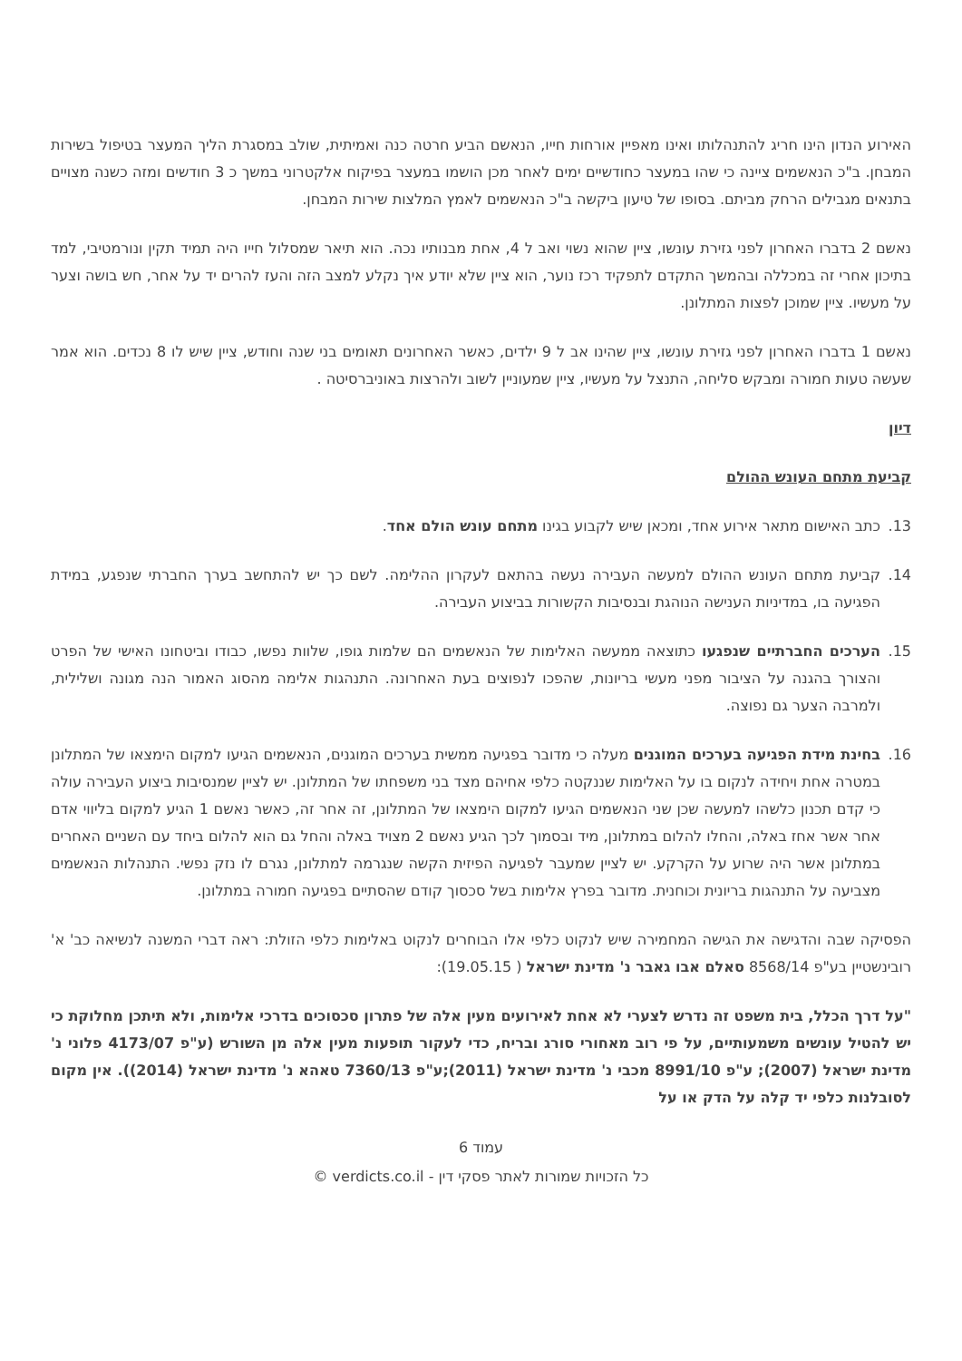האירוע הנדון הינו חריג להתנהלותו ואינו מאפיין אורחות חייו, הנאשם הביע חרטה כנה ואמיתית, שולב במסגרת הליך המעצר בטיפול בשירות המבחן. ב"כ הנאשמים ציינה כי שהו במעצר כחודשיים ימים לאחר מכן הושמו במעצר בפיקוח אלקטרוני במשך כ 3 חודשים ומזה כשנה מצויים בתנאים מגבילים הרחק מביתם. בסופו של טיעון ביקשה ב"כ הנאשמים לאמץ המלצות שירות המבחן.
נאשם 2 בדברו האחרון לפני גזירת עונשו, ציין שהוא נשוי ואב ל 4, אחת מבנותיו נכה. הוא תיאר שמסלול חייו היה תמיד תקין ונורמטיבי, למד בתיכון אחרי זה במכללה ובהמשך התקדם לתפקיד רכז נוער, הוא ציין שלא יודע איך נקלע למצב הזה והעז להרים יד על אחר, חש בושה וצער על מעשיו. ציין שמוכן לפצות המתלונן.
נאשם 1 בדברו האחרון לפני גזירת עונשו, ציין שהינו אב ל 9 ילדים, כאשר האחרונים תאומים בני שנה וחודש, ציין שיש לו 8 נכדים. הוא אמר שעשה טעות חמורה ומבקש סליחה, התנצל על מעשיו, ציין שמעוניין לשוב ולהרצות באוניברסיטה .
דיון
קביעת מתחם העונש ההולם
13. כתב האישום מתאר אירוע אחד, ומכאן שיש לקבוע בגינו מתחם עונש הולם אחד.
14. קביעת מתחם העונש ההולם למעשה העבירה נעשה בהתאם לעקרון ההלימה. לשם כך יש להתחשב בערך החברתי שנפגע, במידת הפגיעה בו, במדיניות הענישה הנוהגת ובנסיבות הקשורות בביצוע העבירה.
15. הערכים החברתיים שנפגעו כתוצאה ממעשה האלימות של הנאשמים הם שלמות גופו, שלוות נפשו, כבודו וביטחונו האישי של הפרט והצורך בהגנה על הציבור מפני מעשי בריונות, שהפכו לנפוצים בעת האחרונה. התנהגות אלימה מהסוג האמור הנה מגונה ושלילית, ולמרבה הצער גם נפוצה.
16. בחינת מידת הפגיעה בערכים המוגנים מעלה כי מדובר בפגיעה ממשית בערכים המוגנים, הנאשמים הגיעו למקום הימצאו של המתלונן במטרה אחת ויחידה לנקום בו על האלימות שננקטה כלפי אחיהם מצד בני משפחתו של המתלונן. יש לציין שמנסיבות ביצוע העבירה עולה כי קדם תכנון כלשהו למעשה שכן שני הנאשמים הגיעו למקום הימצאו של המתלונן, זה אחר זה, כאשר נאשם 1 הגיע למקום בליווי אדם אחר אשר אחז באלה, והחלו להלום במתלונן, מיד ובסמוך לכך הגיע נאשם 2 מצויד באלה והחל גם הוא להלום ביחד עם השניים האחרים במתלונן אשר היה שרוע על הקרקע. יש לציין שמעבר לפגיעה הפיזית הקשה שנגרמה למתלונן, נגרם לו נזק נפשי. התנהלות הנאשמים מצביעה על התנהגות בריונית וכוחנית. מדובר בפרץ אלימות בשל סכסוך קודם שהסתיים בפגיעה חמורה במתלונן.
הפסיקה שבה והדגישה את הגישה המחמירה שיש לנקוט כלפי אלו הבוחרים לנקוט באלימות כלפי הזולת: ראה דברי המשנה לנשיאה כב' א' רובינשטיין בע"פ 8568/14 סאלם אבו גאבר נ' מדינת ישראל ( 19.05.15):
"על דרך הכלל, בית משפט זה נדרש לצערי לא אחת לאירועים מעין אלה של פתרון סכסוכים בדרכי אלימות, ולא תיתכן מחלוקת כי יש להטיל עונשים משמעותיים, על פי רוב מאחורי סורג ובריח, כדי לעקור תופעות מעין אלה מן השורש (ע"פ 4173/07 פלוני נ' מדינת ישראל (2007); ע"פ 8991/10 מכבי נ' מדינת ישראל (2011);ע"פ 7360/13 טאהא נ' מדינת ישראל (2014)). אין מקום לסובלנות כלפי יד קלה על הדק או על
עמוד 6
כל הזכויות שמורות לאתר פסקי דין - verdicts.co.il ©